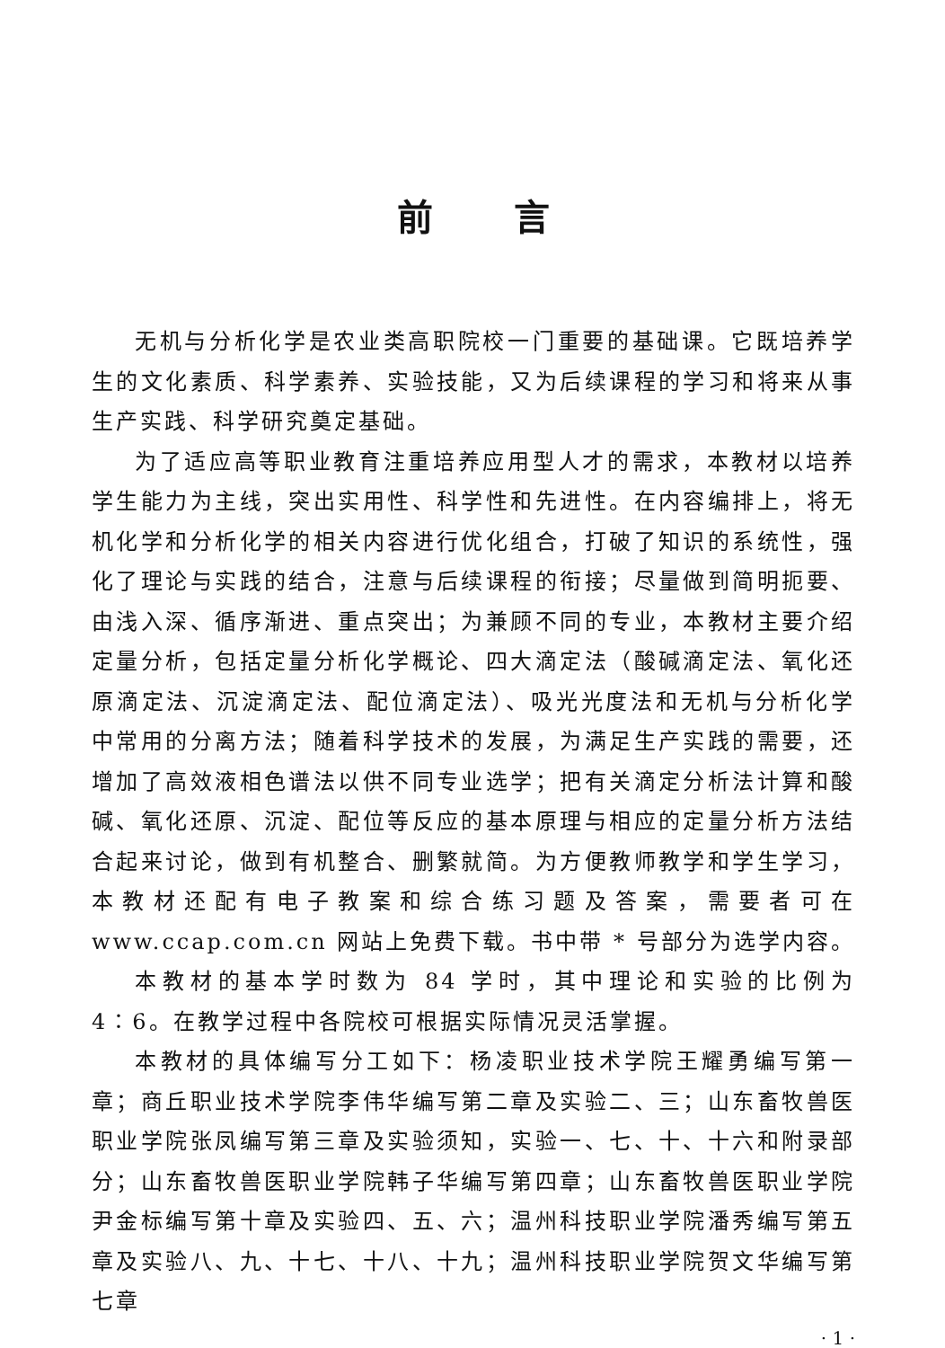前言
无机与分析化学是农业类高职院校一门重要的基础课。它既培养学生的文化素质、科学素养、实验技能，又为后续课程的学习和将来从事生产实践、科学研究奠定基础。
为了适应高等职业教育注重培养应用型人才的需求，本教材以培养学生能力为主线，突出实用性、科学性和先进性。在内容编排上，将无机化学和分析化学的相关内容进行优化组合，打破了知识的系统性，强化了理论与实践的结合，注意与后续课程的衔接；尽量做到简明扼要、由浅入深、循序渐进、重点突出；为兼顾不同的专业，本教材主要介绍定量分析，包括定量分析化学概论、四大滴定法（酸碱滴定法、氧化还原滴定法、沉淀滴定法、配位滴定法）、吸光光度法和无机与分析化学中常用的分离方法；随着科学技术的发展，为满足生产实践的需要，还增加了高效液相色谱法以供不同专业选学；把有关滴定分析法计算和酸碱、氧化还原、沉淀、配位等反应的基本原理与相应的定量分析方法结合起来讨论，做到有机整合、删繁就简。为方便教师教学和学生学习，本教材还配有电子教案和综合练习题及答案，需要者可在 www.ccap.com.cn 网站上免费下载。书中带 * 号部分为选学内容。
本教材的基本学时数为 84 学时，其中理论和实验的比例为 4∶6。在教学过程中各院校可根据实际情况灵活掌握。
本教材的具体编写分工如下：杨凌职业技术学院王耀勇编写第一章；商丘职业技术学院李伟华编写第二章及实验二、三；山东畜牧兽医职业学院张凤编写第三章及实验须知，实验一、七、十、十六和附录部分；山东畜牧兽医职业学院韩子华编写第四章；山东畜牧兽医职业学院尹金标编写第十章及实验四、五、六；温州科技职业学院潘秀编写第五章及实验八、九、十七、十八、十九；温州科技职业学院贺文华编写第七章
· 1 ·